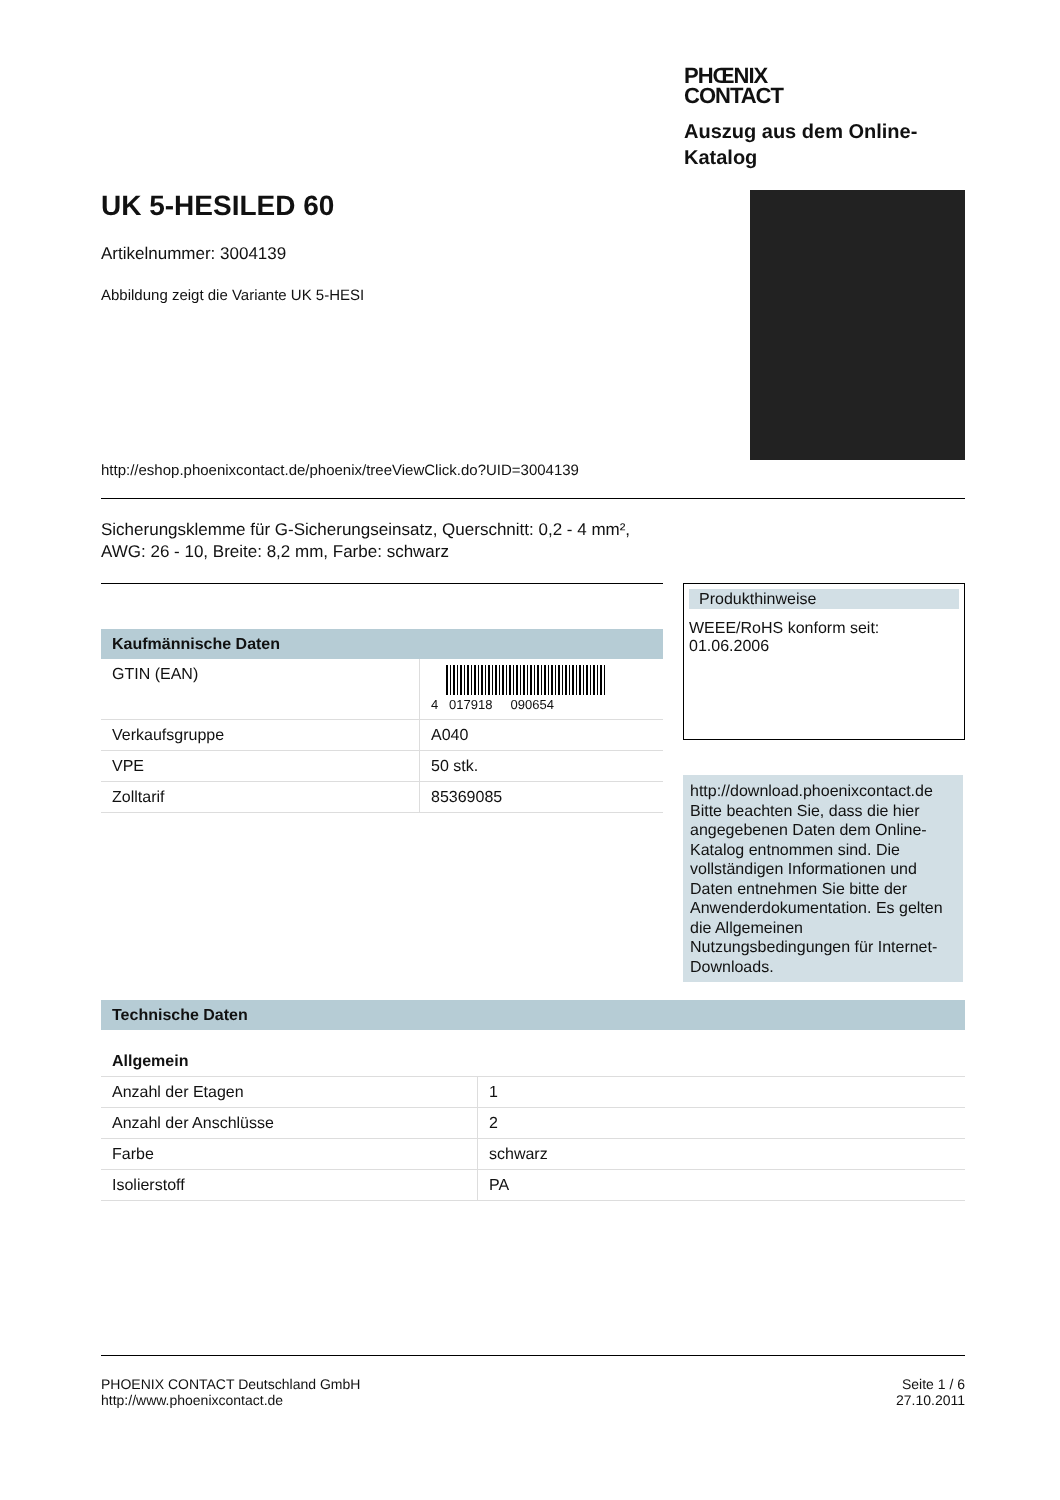PHŒNIX
CONTACT
Auszug aus dem Online-
Katalog
UK 5-HESILED 60
Artikelnummer: 3004139
Abbildung zeigt die Variante UK 5-HESI
http://eshop.phoenixcontact.de/phoenix/treeViewClick.do?UID=3004139
Sicherungsklemme für G-Sicherungseinsatz, Querschnitt: 0,2 - 4 mm²,
AWG: 26 - 10, Breite: 8,2 mm, Farbe: schwarz
Kaufmännische Daten
| GTIN (EAN) | 4 017918 090654 |
| Verkaufsgruppe | A040 |
| VPE | 50 stk. |
| Zolltarif | 85369085 |
Produkthinweise
WEEE/RoHS konform seit:
01.06.2006
http://download.phoenixcontact.de
Bitte beachten Sie, dass die hier angegebenen Daten dem Online-Katalog entnommen sind. Die vollständigen Informationen und Daten entnehmen Sie bitte der Anwenderdokumentation. Es gelten die Allgemeinen Nutzungsbedingungen für Internet-Downloads.
Technische Daten
Allgemein
| Anzahl der Etagen | 1 |
| Anzahl der Anschlüsse | 2 |
| Farbe | schwarz |
| Isolierstoff | PA |
PHOENIX CONTACT Deutschland GmbH
http://www.phoenixcontact.de
Seite 1 / 6
27.10.2011